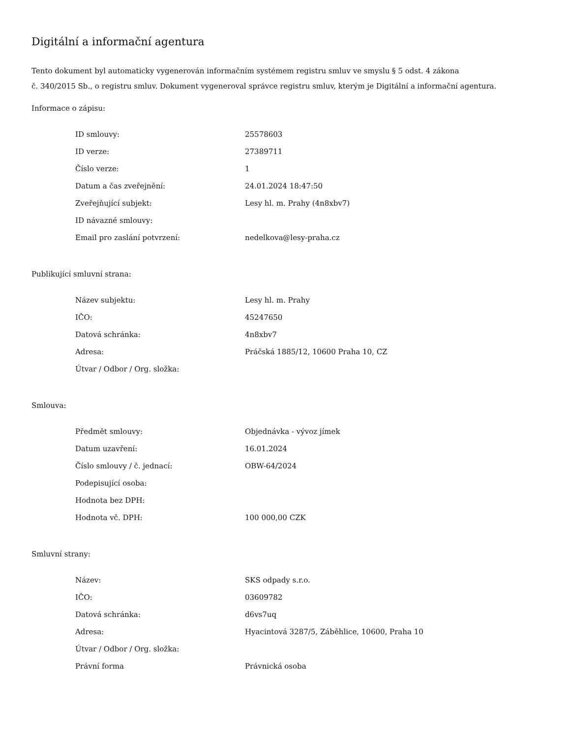Digitální a informační agentura
Tento dokument byl automaticky vygenerován informačním systémem registru smluv ve smyslu § 5 odst. 4 zákona
č. 340/2015 Sb., o registru smluv. Dokument vygeneroval správce registru smluv, kterým je Digitální a informační agentura.
Informace o zápisu:
| ID smlouvy: | 25578603 |
| ID verze: | 27389711 |
| Číslo verze: | 1 |
| Datum a čas zveřejnění: | 24.01.2024 18:47:50 |
| Zveřejňující subjekt: | Lesy hl. m. Prahy (4n8xbv7) |
| ID návazné smlouvy: | |
| Email pro zaslání potvrzení: | nedelkova@lesy-praha.cz |
Publikující smluvní strana:
| Název subjektu: | Lesy hl. m. Prahy |
| IČO: | 45247650 |
| Datová schránka: | 4n8xbv7 |
| Adresa: | Práčská 1885/12, 10600 Praha 10, CZ |
| Útvar / Odbor / Org. složka: | |
Smlouva:
| Předmět smlouvy: | Objednávka - vývoz jímek |
| Datum uzavření: | 16.01.2024 |
| Číslo smlouvy / č. jednací: | OBW-64/2024 |
| Podepisující osoba: | |
| Hodnota bez DPH: | |
| Hodnota vč. DPH: | 100 000,00 CZK |
Smluvní strany:
| Název: | SKS odpady s.r.o. |
| IČO: | 03609782 |
| Datová schránka: | d6vs7uq |
| Adresa: | Hyacintová 3287/5, Záběhlice, 10600, Praha 10 |
| Útvar / Odbor / Org. složka: | |
| Právní forma | Právnická osoba |